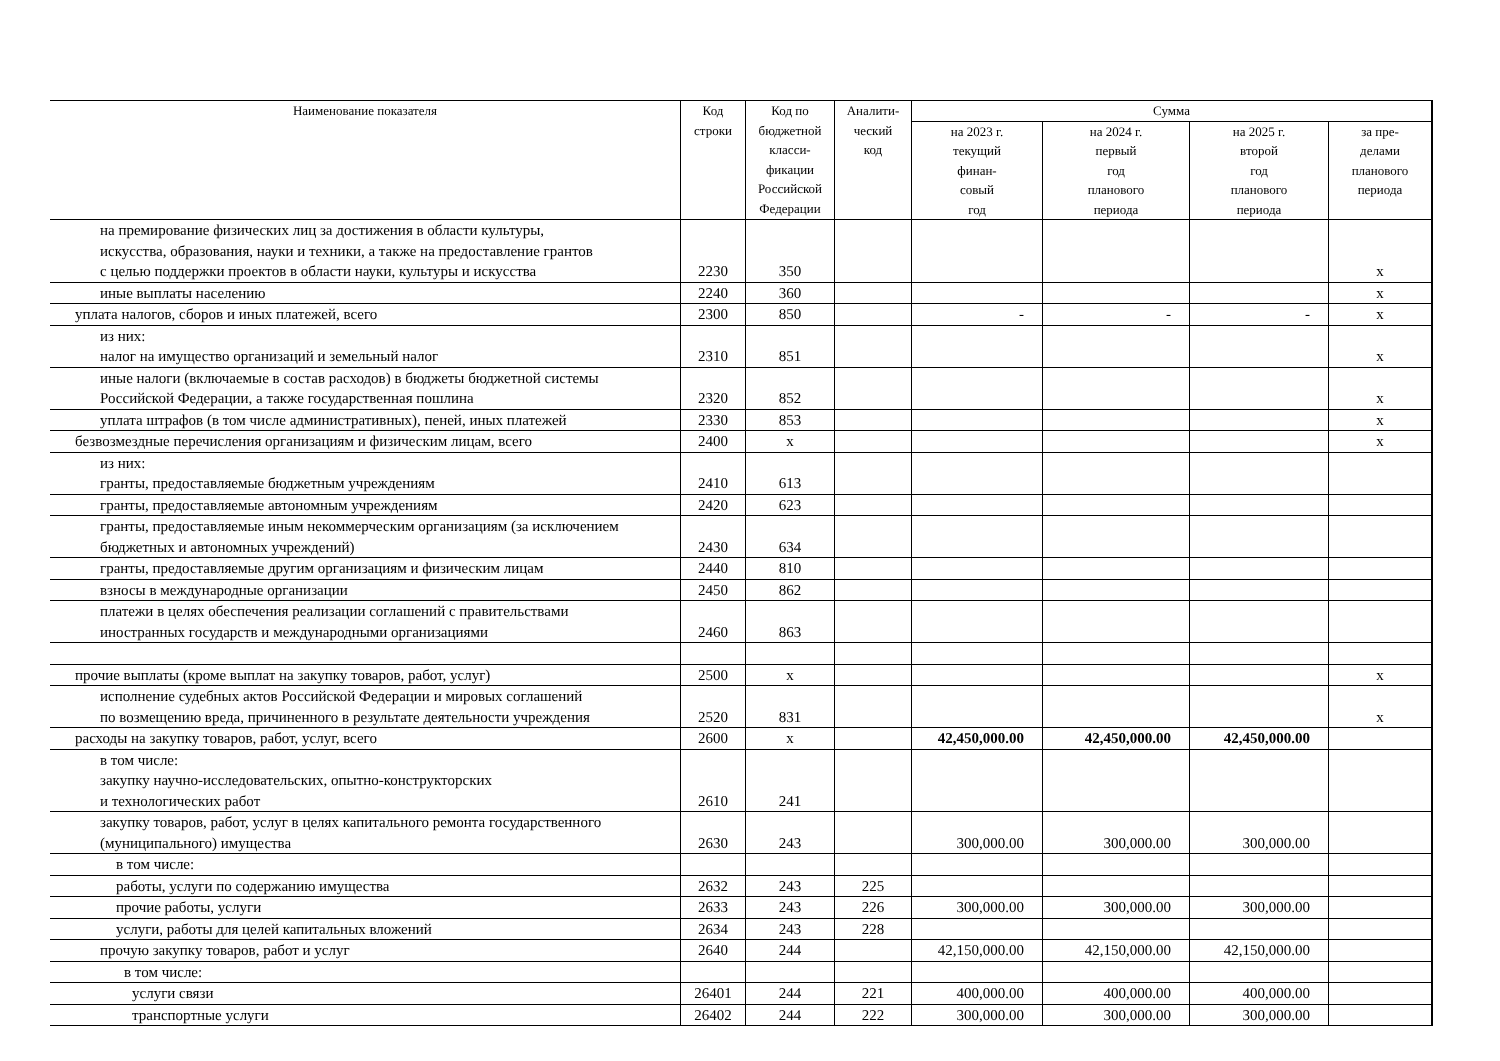| Наименование показателя | Код строки | Код по бюджетной класси- фикации Российской Федерации | Аналити- ческий код | Сумма | | | |
| --- | --- | --- | --- | --- | --- | --- | --- |
| | | | | на 2023 г. текущий финан- совый год | на 2024 г. первый год планового периода | на 2025 г. второй год планового периода | за пре- делами планового периода |
| на премирование физических лиц за достижения в области культуры, искусства, образования, науки и техники, а также на предоставление грантов с целью поддержки проектов в области науки, культуры и искусства | 2230 | 350 | | | | | x |
| иные выплаты населению | 2240 | 360 | | | | | x |
| уплата налогов, сборов и иных платежей, всего | 2300 | 850 | | - | - | - | x |
| из них: налог на имущество организаций и земельный налог | 2310 | 851 | | | | | x |
| иные налоги (включаемые в состав расходов) в бюджеты бюджетной системы Российской Федерации, а также государственная пошлина | 2320 | 852 | | | | | x |
| уплата штрафов (в том числе административных), пеней, иных платежей | 2330 | 853 | | | | | x |
| безвозмездные перечисления организациям и физическим лицам, всего | 2400 | x | | | | | x |
| из них: гранты, предоставляемые бюджетным учреждениям | 2410 | 613 | | | | | |
| гранты, предоставляемые автономным учреждениям | 2420 | 623 | | | | | |
| гранты, предоставляемые иным некоммерческим организациям (за исключением бюджетных и автономных учреждений) | 2430 | 634 | | | | | |
| гранты, предоставляемые другим организациям и физическим лицам | 2440 | 810 | | | | | |
| взносы в международные организации | 2450 | 862 | | | | | |
| платежи в целях обеспечения реализации соглашений с правительствами иностранных государств и международными организациями | 2460 | 863 | | | | | |
| прочие выплаты (кроме выплат на закупку товаров, работ, услуг) | 2500 | x | | | | | x |
| исполнение судебных актов Российской Федерации и мировых соглашений по возмещению вреда, причиненного в результате деятельности учреждения | 2520 | 831 | | | | | x |
| расходы на закупку товаров, работ, услуг, всего | 2600 | x | | 42,450,000.00 | 42,450,000.00 | 42,450,000.00 | |
| в том числе: закупку научно-исследовательских, опытно-конструкторских и технологических работ | 2610 | 241 | | | | | |
| закупку товаров, работ, услуг в целях капитального ремонта государственного (муниципального) имущества | 2630 | 243 | | 300,000.00 | 300,000.00 | 300,000.00 | |
| в том числе: | | | | | | | |
| работы, услуги по содержанию имущества | 2632 | 243 | 225 | | | | |
| прочие работы, услуги | 2633 | 243 | 226 | 300,000.00 | 300,000.00 | 300,000.00 | |
| услуги, работы для целей капитальных вложений | 2634 | 243 | 228 | | | | |
| прочую закупку товаров, работ и услуг | 2640 | 244 | | 42,150,000.00 | 42,150,000.00 | 42,150,000.00 | |
| в том числе: | | | | | | | |
| услуги связи | 26401 | 244 | 221 | 400,000.00 | 400,000.00 | 400,000.00 | |
| транспортные услуги | 26402 | 244 | 222 | 300,000.00 | 300,000.00 | 300,000.00 | |